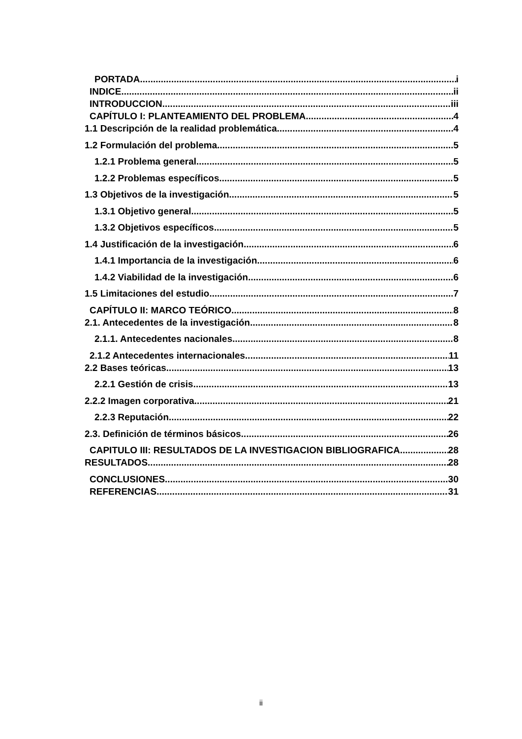PORTADA i
INDICE ii
INTRODUCCION iii
CAPÍTULO I: PLANTEAMIENTO DEL PROBLEMA 4
1.1 Descripción de la realidad problemática 4
1.2 Formulación del problema 5
1.2.1 Problema general 5
1.2.2 Problemas específicos 5
1.3 Objetivos de la investigación 5
1.3.1 Objetivo general 5
1.3.2 Objetivos específicos 5
1.4 Justificación de la investigación 6
1.4.1 Importancia de la investigación 6
1.4.2 Viabilidad de la investigación 6
1.5 Limitaciones del estudio 7
CAPÍTULO II: MARCO TEÓRICO 8
2.1. Antecedentes de la investigación 8
2.1.1. Antecedentes nacionales 8
2.1.2 Antecedentes internacionales 11
2.2 Bases teóricas 13
2.2.1 Gestión de crisis 13
2.2.2 Imagen corporativa 21
2.2.3 Reputación 22
2.3. Definición de términos básicos 26
CAPITULO III: RESULTADOS DE LA INVESTIGACION BIBLIOGRAFICA 28
RESULTADOS 28
CONCLUSIONES 30
REFERENCIAS 31
ii